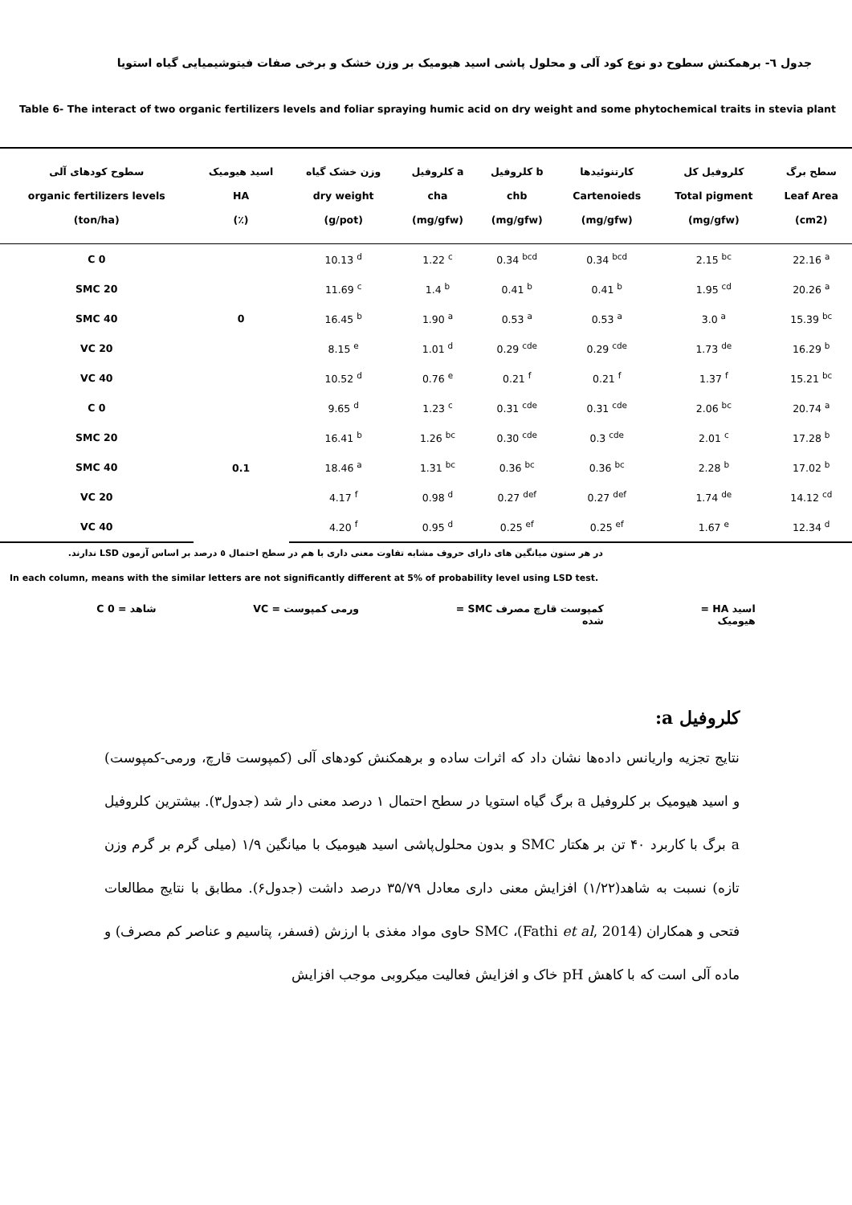جدول ٦- برهمکنش سطوح دو نوع کود آلی و محلول پاشی اسید هیومیک بر وزن خشک و برخی صفات فیتوشیمیایی گیاه استویا
Table 6- The interact of two organic fertilizers levels and foliar spraying humic acid on dry weight and some phytochemical traits in stevia plant
| سطوح کودهای آلی organic fertilizers levels (ton/ha) | اسید هیومیک HA (٪) | وزن خشک گیاه dry weight (g/pot) | کلروفیل a cha (mg/gfw) | کلروفیل b chb (mg/gfw) | کارتنوئیدها Cartenoieds (mg/gfw) | کلروفیل کل Total pigment (mg/gfw) | سطح برگ Leaf Area (cm2) |
| --- | --- | --- | --- | --- | --- | --- | --- |
| C 0 | 0 | 10.13 <sup>d</sup> | 1.22 <sup>c</sup> | 0.34 <sup>bcd</sup> | 0.34 <sup>bcd</sup> | 2.15 <sup>bc</sup> | 22.16 <sup>a</sup> |
| SMC 20 | | 11.69 <sup>c</sup> | 1.4 <sup>b</sup> | 0.41 <sup>b</sup> | 0.41 <sup>b</sup> | 1.95 <sup>cd</sup> | 20.26 <sup>a</sup> |
| SMC 40 | | 16.45 <sup>b</sup> | 1.90 <sup>a</sup> | 0.53 <sup>a</sup> | 0.53 <sup>a</sup> | 3.0 <sup>a</sup> | 15.39 <sup>bc</sup> |
| VC 20 | | 8.15 <sup>e</sup> | 1.01 <sup>d</sup> | 0.29 <sup>cde</sup> | 0.29 <sup>cde</sup> | 1.73 <sup>de</sup> | 16.29 <sup>b</sup> |
| VC 40 | | 10.52 <sup>d</sup> | 0.76 <sup>e</sup> | 0.21 <sup>f</sup> | 0.21 <sup>f</sup> | 1.37 <sup>f</sup> | 15.21 <sup>bc</sup> |
| C 0 | 0.1 | 9.65 <sup>d</sup> | 1.23 <sup>c</sup> | 0.31 <sup>cde</sup> | 0.31 <sup>cde</sup> | 2.06 <sup>bc</sup> | 20.74 <sup>a</sup> |
| SMC 20 | | 16.41 <sup>b</sup> | 1.26 <sup>bc</sup> | 0.30 <sup>cde</sup> | 0.3 <sup>cde</sup> | 2.01 <sup>c</sup> | 17.28 <sup>b</sup> |
| SMC 40 | | 18.46 <sup>a</sup> | 1.31 <sup>bc</sup> | 0.36 <sup>bc</sup> | 0.36 <sup>bc</sup> | 2.28 <sup>b</sup> | 17.02 <sup>b</sup> |
| VC 20 | | 4.17 <sup>f</sup> | 0.98 <sup>d</sup> | 0.27 <sup>def</sup> | 0.27 <sup>def</sup> | 1.74 <sup>de</sup> | 14.12 <sup>cd</sup> |
| VC 40 | | 4.20 <sup>f</sup> | 0.95 <sup>d</sup> | 0.25 <sup>ef</sup> | 0.25 <sup>ef</sup> | 1.67 <sup>e</sup> | 12.34 <sup>d</sup> |
در هر ستون میانگین های دارای حروف مشابه تفاوت معنی داری با هم در سطح احتمال ٥ درصد بر اساس آزمون LSD ندارند.
In each column, means with the similar letters are not significantly different at 5% of probability level using LSD test.
اسید HA =
هیومیک کمپوست قارچ مصرف SMC =
شده ورمی کمپوست = VC شاهد = C 0
کلروفیل a:
نتایج تجزیه واریانس داده‌ها نشان داد که اثرات ساده و برهمکنش کودهای آلی (کمپوست قارچ، ورمی-کمپوست) و اسید هیومیک بر کلروفیل a برگ گیاه استویا در سطح احتمال ۱ درصد معنی دار شد (جدول۳). بیشترین کلروفیل a برگ با کاربرد ۴۰ تن بر هکتار SMC و بدون محلول‌پاشی اسید هیومیک با میانگین ۱/۹ (میلی گرم بر گرم وزن تازه) نسبت به شاهد(۱/۲۲) افزایش معنی داری معادل ۳۵/۷۹ درصد داشت (جدول۶). مطابق با نتایج مطالعات فتحی و همکاران (Fathi et al, 2014)، SMC حاوی مواد مغذی با ارزش (فسفر، پتاسیم و عناصر کم مصرف) و ماده آلی است که با کاهش pH خاک و افزایش فعالیت میکروبی موجب افزایش